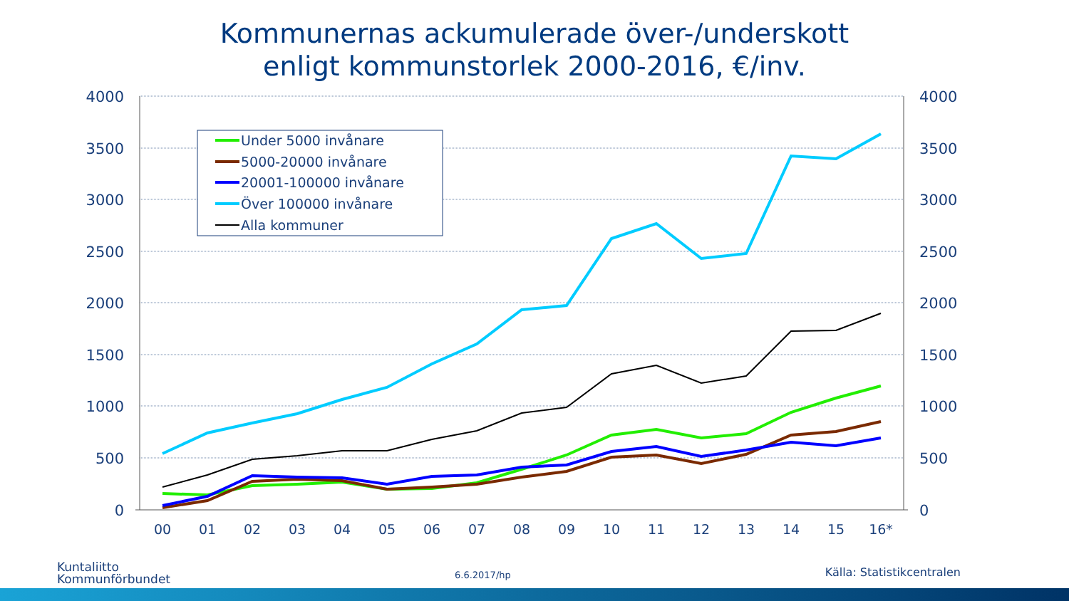Kommunernas ackumulerade över-/underskott
enligt kommunstorlek 2000-2016, €/inv.
4000
3500
3000
2500
2000
1500
1000
500
0
4000
3500
3000
2500
2000
1500
1000
500
0
00
01
02
03
04
05
06
07
08
09
10
11
12
13
14
15
16*
Under 5000 invånare
5000-20000 invånare
20001-100000 invånare
Över 100000 invånare
Alla kommuner
Kuntaliitto
Kommunförbundet
6.6.2017/hp Källa: Statistikcentralen